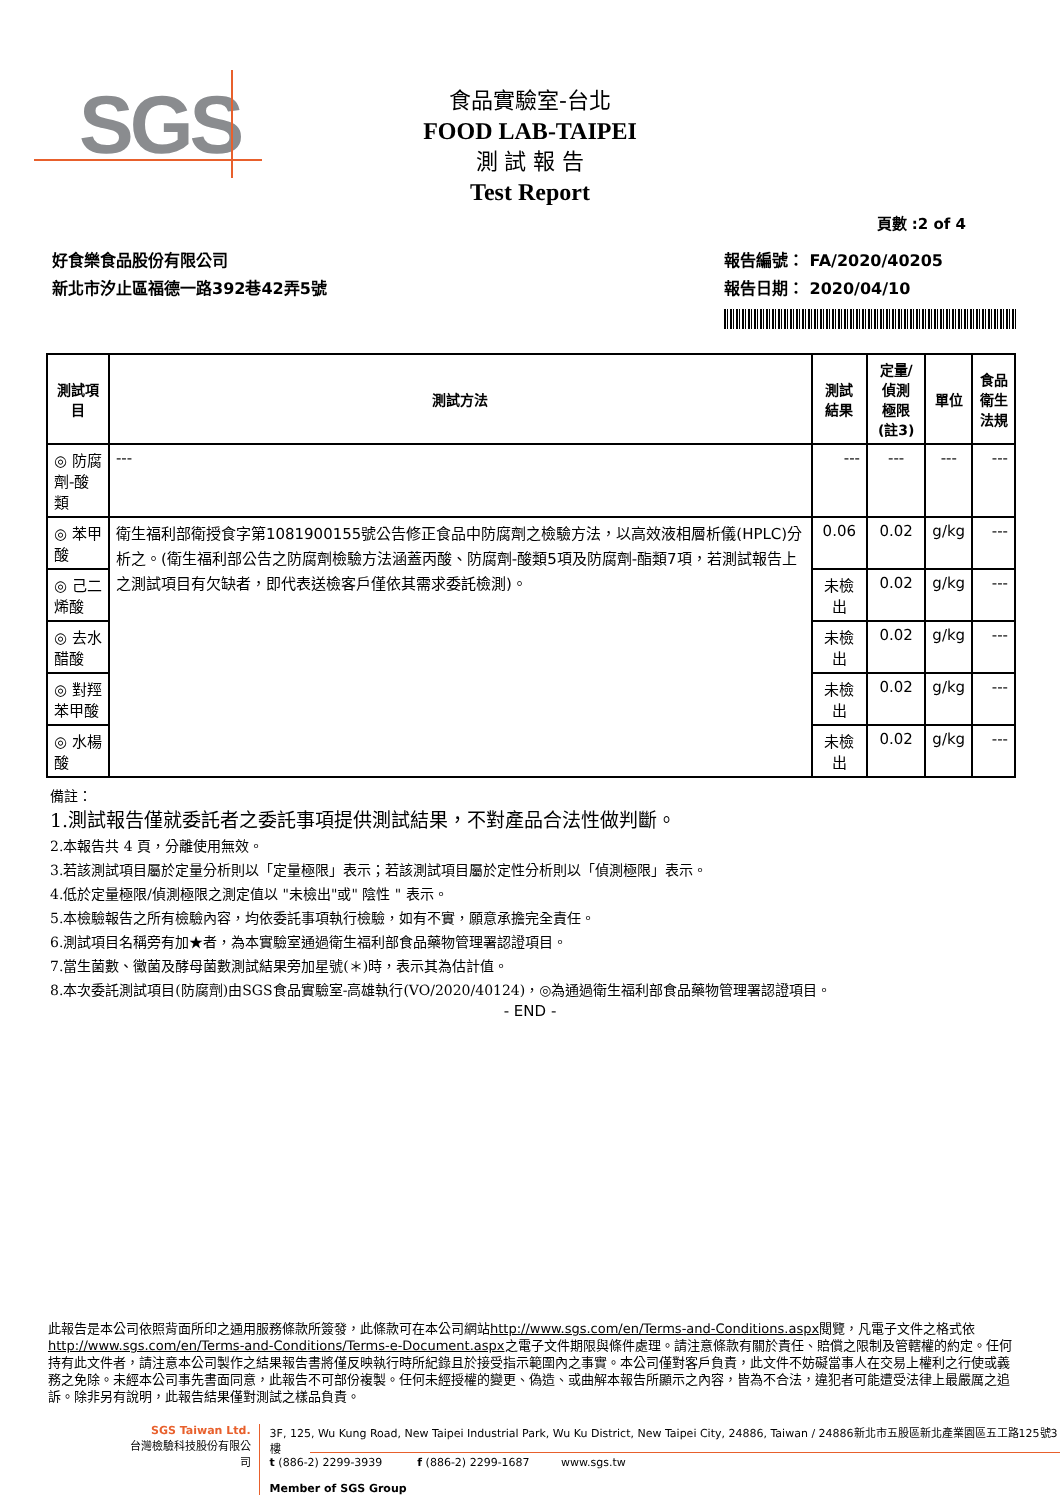SGS
食品實驗室-台北
FOOD LAB-TAIPEI
測 試 報 告
Test Report
頁數 :2 of 4
好食樂食品股份有限公司
新北市汐止區福德一路392巷42弄5號
報告編號： FA/2020/40205
報告日期： 2020/04/10
| 測試項目 | 測試方法 | 測試結果 | 定量/偵測 極限(註3) | 單位 | 食品衛生 法規 |
| --- | --- | --- | --- | --- | --- |
| ◎ 防腐劑-酸類 | --- | --- | --- | --- | --- |
| ◎ 苯甲酸 | 衛生福利部衛授食字第1081900155號公告修正食品中防腐劑之檢驗方法，以高效液相層析儀(HPLC)分析之。(衛生福利部公告之防腐劑檢驗方法涵蓋丙酸、防腐劑-酸類5項及防腐劑-酯類7項，若測試報告上之測試項目有欠缺者，即代表送檢客戶僅依其需求委託檢測)。 | 0.06 | 0.02 | g/kg | --- |
| ◎ 己二烯酸 | | 未檢出 | 0.02 | g/kg | --- |
| ◎ 去水醋酸 | | 未檢出 | 0.02 | g/kg | --- |
| ◎ 對羥苯甲酸 | | 未檢出 | 0.02 | g/kg | --- |
| ◎ 水楊酸 | | 未檢出 | 0.02 | g/kg | --- |
備註：
1.測試報告僅就委託者之委託事項提供測試結果，不對產品合法性做判斷。
2.本報告共 4 頁，分離使用無效。
3.若該測試項目屬於定量分析則以「定量極限」表示；若該測試項目屬於定性分析則以「偵測極限」表示。
4.低於定量極限/偵測極限之測定值以 "未檢出"或" 陰性 " 表示。
5.本檢驗報告之所有檢驗內容，均依委託事項執行檢驗，如有不實，願意承擔完全責任。
6.測試項目名稱旁有加★者，為本實驗室通過衛生福利部食品藥物管理署認證項目。
7.當生菌數、黴菌及酵母菌數測試結果旁加星號(＊)時，表示其為估計值。
8.本次委託測試項目(防腐劑)由SGS食品實驗室-高雄執行(VO/2020/40124)，◎為通過衛生福利部食品藥物管理署認證項目。
- END -
此報告是本公司依照背面所印之通用服務條款所簽發，此條款可在本公司網站http://www.sgs.com/en/Terms-and-Conditions.aspx閱覽，凡電子文件之格式依http://www.sgs.com/en/Terms-and-Conditions/Terms-e-Document.aspx之電子文件期限與條件處理。請注意條款有關於責任、賠償之限制及管轄權的約定。任何持有此文件者，請注意本公司製作之結果報告書將僅反映執行時所紀錄且於接受指示範圍內之事實。本公司僅對客戶負責，此文件不妨礙當事人在交易上權利之行使或義務之免除。未經本公司事先書面同意，此報告不可部份複製。任何未經授權的變更、偽造、或曲解本報告所顯示之內容，皆為不合法，違犯者可能遭受法律上最嚴厲之追訴。除非另有說明，此報告結果僅對測試之樣品負責。
SGS Taiwan Ltd.
台灣檢驗科技股份有限公司
3F, 125, Wu Kung Road, New Taipei Industrial Park, Wu Ku District, New Taipei City, 24886, Taiwan / 24886新北市五股區新北產業園區五工路125號3樓
t (886-2) 2299-3939 f (886-2) 2299-1687 www.sgs.tw
Member of SGS Group